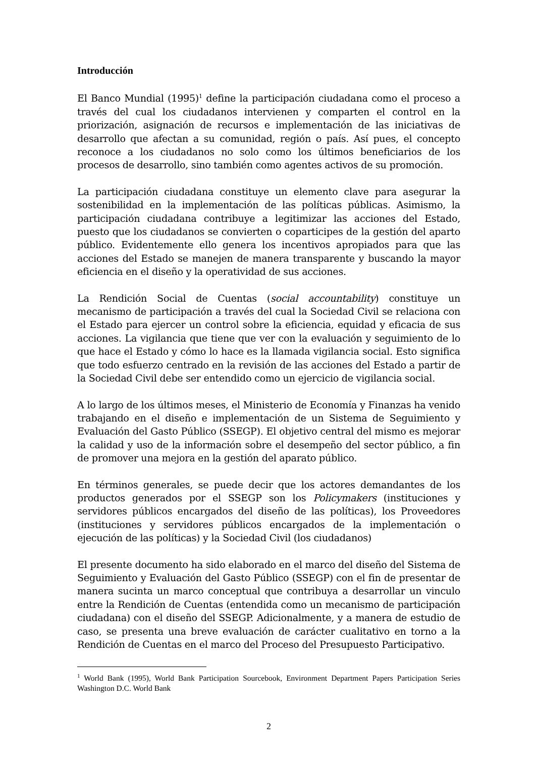Introducción
El Banco Mundial (1995)<sup>1</sup> define la participación ciudadana como el proceso a través del cual los ciudadanos intervienen y comparten el control en la priorización, asignación de recursos e implementación de las iniciativas de desarrollo que afectan a su comunidad, región o país. Así pues, el concepto reconoce a los ciudadanos no solo como los últimos beneficiarios de los procesos de desarrollo, sino también como agentes activos de su promoción.
La participación ciudadana constituye un elemento clave para asegurar la sostenibilidad en la implementación de las políticas públicas. Asimismo, la participación ciudadana contribuye a legitimizar las acciones del Estado, puesto que los ciudadanos se convierten o coparticipes de la gestión del aparto público. Evidentemente ello genera los incentivos apropiados para que las acciones del Estado se manejen de manera transparente y buscando la mayor eficiencia en el diseño y la operatividad de sus acciones.
La Rendición Social de Cuentas (social accountability) constituye un mecanismo de participación a través del cual la Sociedad Civil se relaciona con el Estado para ejercer un control sobre la eficiencia, equidad y eficacia de sus acciones. La vigilancia que tiene que ver con la evaluación y seguimiento de lo que hace el Estado y cómo lo hace es la llamada vigilancia social. Esto significa que todo esfuerzo centrado en la revisión de las acciones del Estado a partir de la Sociedad Civil debe ser entendido como un ejercicio de vigilancia social.
A lo largo de los últimos meses, el Ministerio de Economía y Finanzas ha venido trabajando en el diseño e implementación de un Sistema de Seguimiento y Evaluación del Gasto Público (SSEGP). El objetivo central del mismo es mejorar la calidad y uso de la información sobre el desempeño del sector público, a fin de promover una mejora en la gestión del aparato público.
En términos generales, se puede decir que los actores demandantes de los productos generados por el SSEGP son los Policymakers (instituciones y servidores públicos encargados del diseño de las políticas), los Proveedores (instituciones y servidores públicos encargados de la implementación o ejecución de las políticas) y la Sociedad Civil (los ciudadanos)
El presente documento ha sido elaborado en el marco del diseño del Sistema de Seguimiento y Evaluación del Gasto Público (SSEGP) con el fin de presentar de manera sucinta un marco conceptual que contribuya a desarrollar un vinculo entre la Rendición de Cuentas (entendida como un mecanismo de participación ciudadana) con el diseño del SSEGP. Adicionalmente, y a manera de estudio de caso, se presenta una breve evaluación de carácter cualitativo en torno a la Rendición de Cuentas en el marco del Proceso del Presupuesto Participativo.
<sup>1</sup> World Bank (1995), World Bank Participation Sourcebook, Environment Department Papers Participation Series Washington D.C. World Bank
2